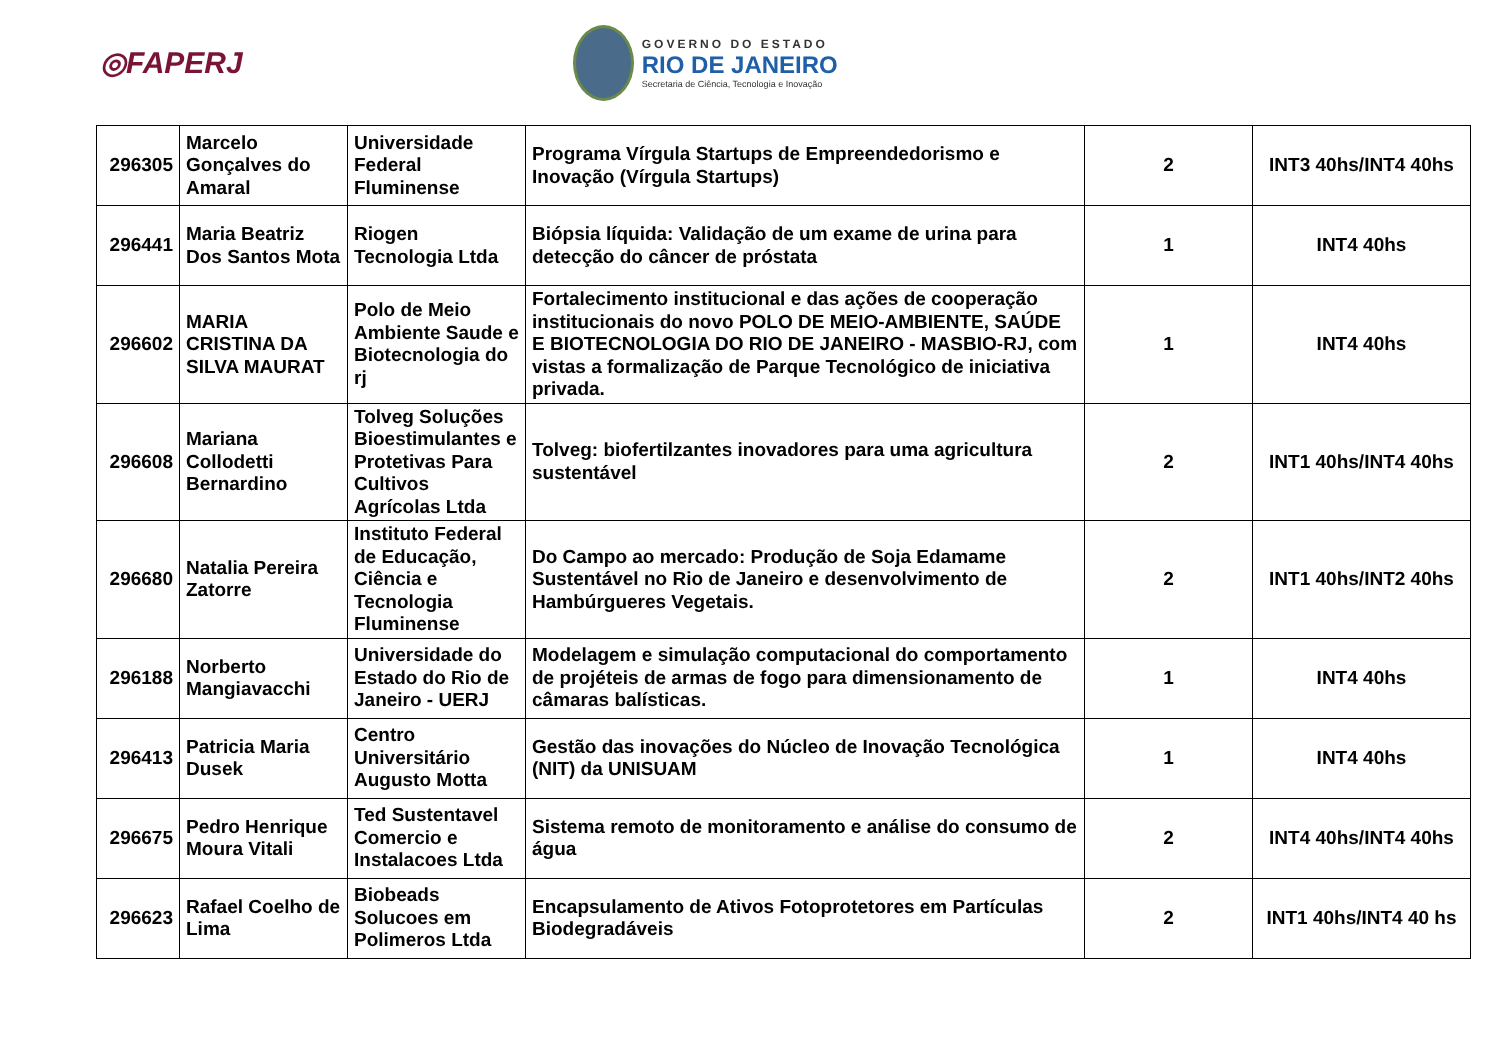◎FAPERJ
GOVERNO DO ESTADO
RIO DE JANEIRO
Secretaria de Ciência, Tecnologia e Inovação
| 296305 | Marcelo Gonçalves do Amaral | Universidade Federal Fluminense | Programa Vírgula Startups de Empreendedorismo e Inovação (Vírgula Startups) | 2 | INT3 40hs/INT4 40hs |
| 296441 | Maria Beatriz Dos Santos Mota | Riogen Tecnologia Ltda | Biópsia líquida: Validação de um exame de urina para detecção do câncer de próstata | 1 | INT4 40hs |
| 296602 | MARIA CRISTINA DA SILVA MAURAT | Polo de Meio Ambiente Saude e Biotecnologia do rj | Fortalecimento institucional e das ações de cooperação institucionais do novo POLO DE MEIO-AMBIENTE, SAÚDE E BIOTECNOLOGIA DO RIO DE JANEIRO - MASBIO-RJ, com vistas a formalização de Parque Tecnológico de iniciativa privada. | 1 | INT4 40hs |
| 296608 | Mariana Collodetti Bernardino | Tolveg Soluções Bioestimulantes e Protetivas Para Cultivos Agrícolas Ltda | Tolveg: biofertilzantes inovadores para uma agricultura sustentável | 2 | INT1 40hs/INT4 40hs |
| 296680 | Natalia Pereira Zatorre | Instituto Federal de Educação, Ciência e Tecnologia Fluminense | Do Campo ao mercado: Produção de Soja Edamame Sustentável no Rio de Janeiro e desenvolvimento de Hambúrgueres Vegetais. | 2 | INT1 40hs/INT2 40hs |
| 296188 | Norberto Mangiavacchi | Universidade do Estado do Rio de Janeiro - UERJ | Modelagem e simulação computacional do comportamento de projéteis de armas de fogo para dimensionamento de câmaras balísticas. | 1 | INT4 40hs |
| 296413 | Patricia Maria Dusek | Centro Universitário Augusto Motta | Gestão das inovações do Núcleo de Inovação Tecnológica (NIT) da UNISUAM | 1 | INT4 40hs |
| 296675 | Pedro Henrique Moura Vitali | Ted Sustentavel Comercio e Instalacoes Ltda | Sistema remoto de monitoramento e análise do consumo de água | 2 | INT4 40hs/INT4 40hs |
| 296623 | Rafael Coelho de Lima | Biobeads Solucoes em Polimeros Ltda | Encapsulamento de Ativos Fotoprotetores em Partículas Biodegradáveis | 2 | INT1 40hs/INT4 40 hs |